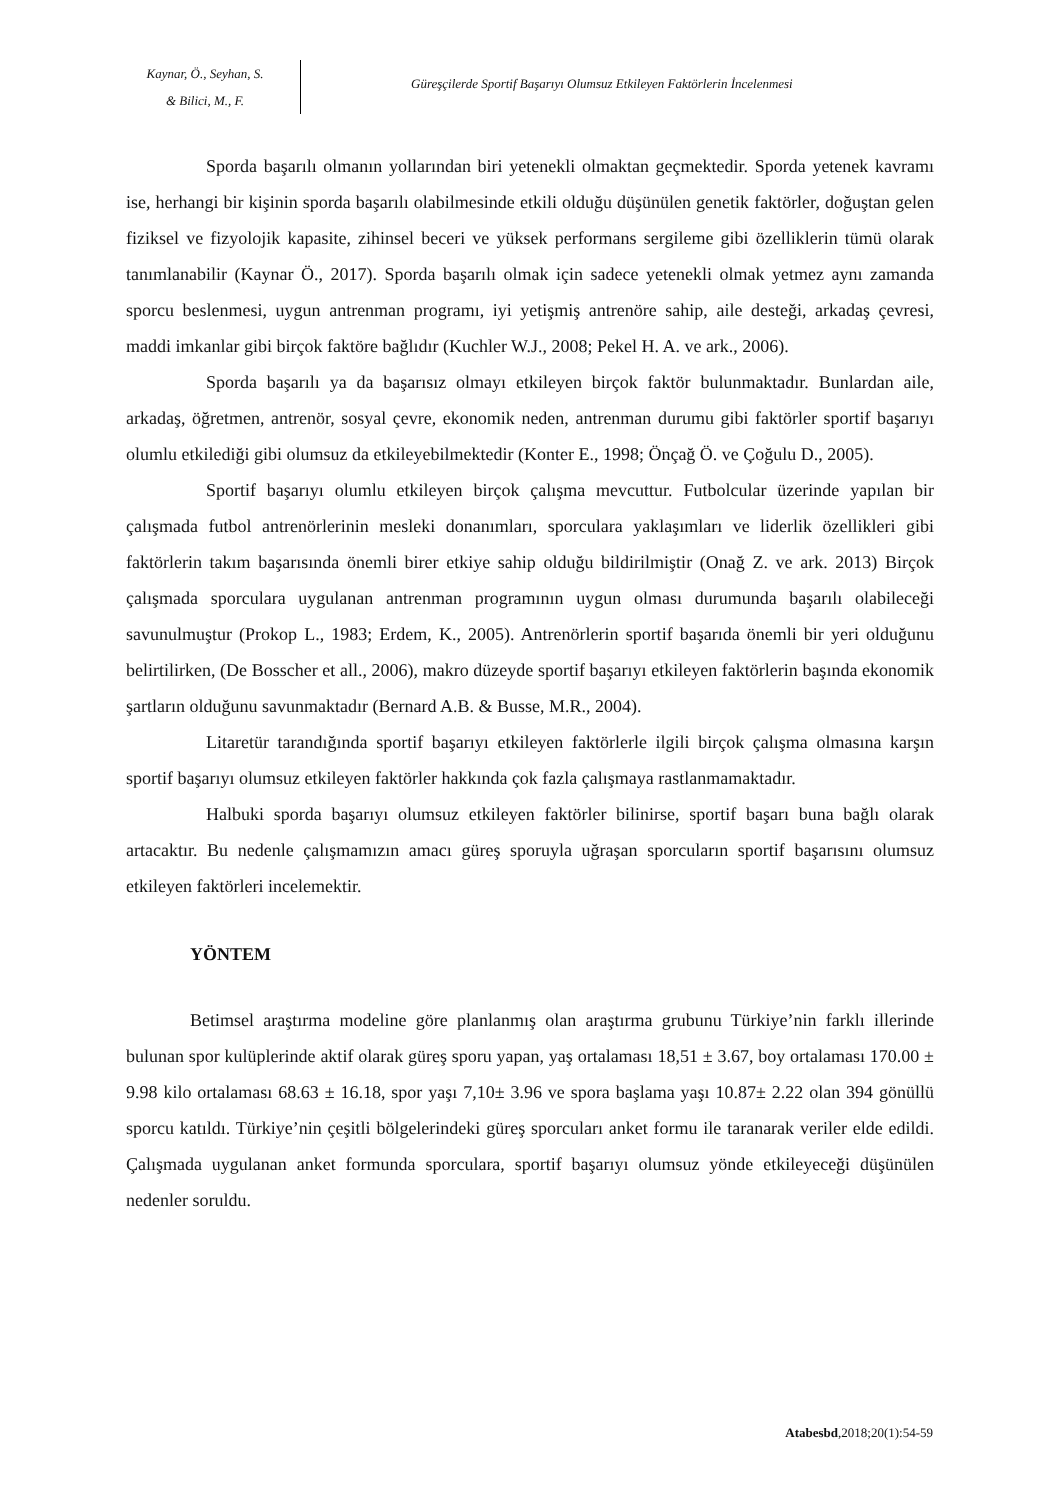Kaynar, Ö., Seyhan, S.
& Bilici, M., F.
Güreşçilerde Sportif Başarıyı Olumsuz Etkileyen Faktörlerin İncelenmesi
Sporda başarılı olmanın yollarından biri yetenekli olmaktan geçmektedir. Sporda yetenek kavramı ise, herhangi bir kişinin sporda başarılı olabilmesinde etkili olduğu düşünülen genetik faktörler, doğuştan gelen fiziksel ve fizyolojik kapasite, zihinsel beceri ve yüksek performans sergileme gibi özelliklerin tümü olarak tanımlanabilir (Kaynar Ö., 2017). Sporda başarılı olmak için sadece yetenekli olmak yetmez aynı zamanda sporcu beslenmesi, uygun antrenman programı, iyi yetişmiş antrenöre sahip, aile desteği, arkadaş çevresi, maddi imkanlar gibi birçok faktöre bağlıdır (Kuchler W.J., 2008; Pekel H. A. ve ark., 2006).
Sporda başarılı ya da başarısız olmayı etkileyen birçok faktör bulunmaktadır. Bunlardan aile, arkadaş, öğretmen, antrenör, sosyal çevre, ekonomik neden, antrenman durumu gibi faktörler sportif başarıyı olumlu etkilediği gibi olumsuz da etkileyebilmektedir (Konter E., 1998; Önçağ Ö. ve Çoğulu D., 2005).
Sportif başarıyı olumlu etkileyen birçok çalışma mevcuttur. Futbolcular üzerinde yapılan bir çalışmada futbol antrenörlerinin mesleki donanımları, sporculara yaklaşımları ve liderlik özellikleri gibi faktörlerin takım başarısında önemli birer etkiye sahip olduğu bildirilmiştir (Onağ Z. ve ark. 2013) Birçok çalışmada sporculara uygulanan antrenman programının uygun olması durumunda başarılı olabileceği savunulmuştur (Prokop L., 1983; Erdem, K., 2005). Antrenörlerin sportif başarıda önemli bir yeri olduğunu belirtilirken, (De Bosscher et all., 2006), makro düzeyde sportif başarıyı etkileyen faktörlerin başında ekonomik şartların olduğunu savunmaktadır (Bernard A.B. & Busse, M.R., 2004).
Litaretür tarandığında sportif başarıyı etkileyen faktörlerle ilgili birçok çalışma olmasına karşın sportif başarıyı olumsuz etkileyen faktörler hakkında çok fazla çalışmaya rastlanmamaktadır.
Halbuki sporda başarıyı olumsuz etkileyen faktörler bilinirse, sportif başarı buna bağlı olarak artacaktır. Bu nedenle çalışmamızın amacı güreş sporuyla uğraşan sporcuların sportif başarısını olumsuz etkileyen faktörleri incelemektir.
YÖNTEM
Betimsel araştırma modeline göre planlanmış olan araştırma grubunu Türkiye’nin farklı illerinde bulunan spor kulüplerinde aktif olarak güreş sporu yapan, yaş ortalaması 18,51 ± 3.67, boy ortalaması 170.00 ± 9.98 kilo ortalaması 68.63 ± 16.18, spor yaşı 7,10± 3.96 ve spora başlama yaşı 10.87± 2.22 olan 394 gönüllü sporcu katıldı. Türkiye’nin çeşitli bölgelerindeki güreş sporcuları anket formu ile taranarak veriler elde edildi. Çalışmada uygulanan anket formunda sporculara, sportif başarıyı olumsuz yönde etkileyeceği düşünülen nedenler soruldu.
Atabesbd,2018;20(1):54-59